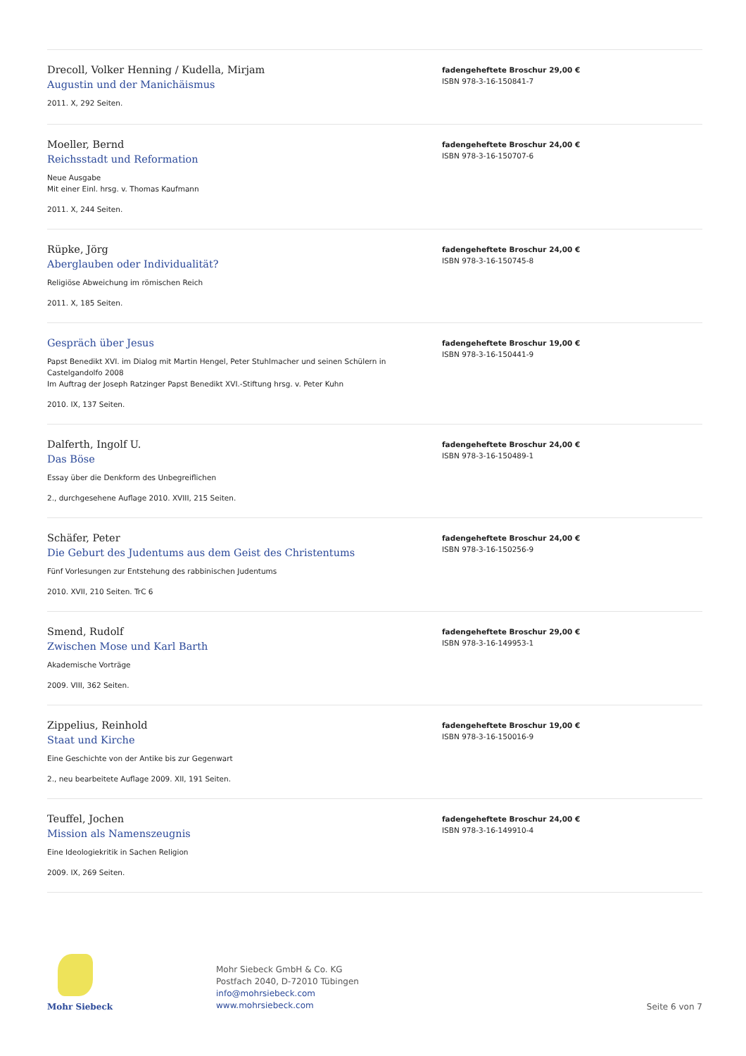Drecoll, Volker Henning / Kudella, Mirjam
Augustin und der Manichäismus
2011. X, 292 Seiten.
fadengeheftete Broschur 29,00 €
ISBN 978-3-16-150841-7
Moeller, Bernd
Reichsstadt und Reformation
Neue Ausgabe
Mit einer Einl. hrsg. v. Thomas Kaufmann
2011. X, 244 Seiten.
fadengeheftete Broschur 24,00 €
ISBN 978-3-16-150707-6
Rüpke, Jörg
Aberglauben oder Individualität?
Religiöse Abweichung im römischen Reich
2011. X, 185 Seiten.
fadengeheftete Broschur 24,00 €
ISBN 978-3-16-150745-8
Gespräch über Jesus
Papst Benedikt XVI. im Dialog mit Martin Hengel, Peter Stuhlmacher und seinen Schülern in Castelgandolfo 2008
Im Auftrag der Joseph Ratzinger Papst Benedikt XVI.-Stiftung hrsg. v. Peter Kuhn
2010. IX, 137 Seiten.
fadengeheftete Broschur 19,00 €
ISBN 978-3-16-150441-9
Dalferth, Ingolf U.
Das Böse
Essay über die Denkform des Unbegreiflichen
2., durchgesehene Auflage 2010. XVIII, 215 Seiten.
fadengeheftete Broschur 24,00 €
ISBN 978-3-16-150489-1
Schäfer, Peter
Die Geburt des Judentums aus dem Geist des Christentums
Fünf Vorlesungen zur Entstehung des rabbinischen Judentums
2010. XVII, 210 Seiten. TrC 6
fadengeheftete Broschur 24,00 €
ISBN 978-3-16-150256-9
Smend, Rudolf
Zwischen Mose und Karl Barth
Akademische Vorträge
2009. VIII, 362 Seiten.
fadengeheftete Broschur 29,00 €
ISBN 978-3-16-149953-1
Zippelius, Reinhold
Staat und Kirche
Eine Geschichte von der Antike bis zur Gegenwart
2., neu bearbeitete Auflage 2009. XII, 191 Seiten.
fadengeheftete Broschur 19,00 €
ISBN 978-3-16-150016-9
Teuffel, Jochen
Mission als Namenszeugnis
Eine Ideologiekritik in Sachen Religion
2009. IX, 269 Seiten.
fadengeheftete Broschur 24,00 €
ISBN 978-3-16-149910-4
Mohr Siebeck
Mohr Siebeck GmbH & Co. KG
Postfach 2040, D-72010 Tübingen
info@mohrsiebeck.com
www.mohrsiebeck.com
Seite 6 von 7